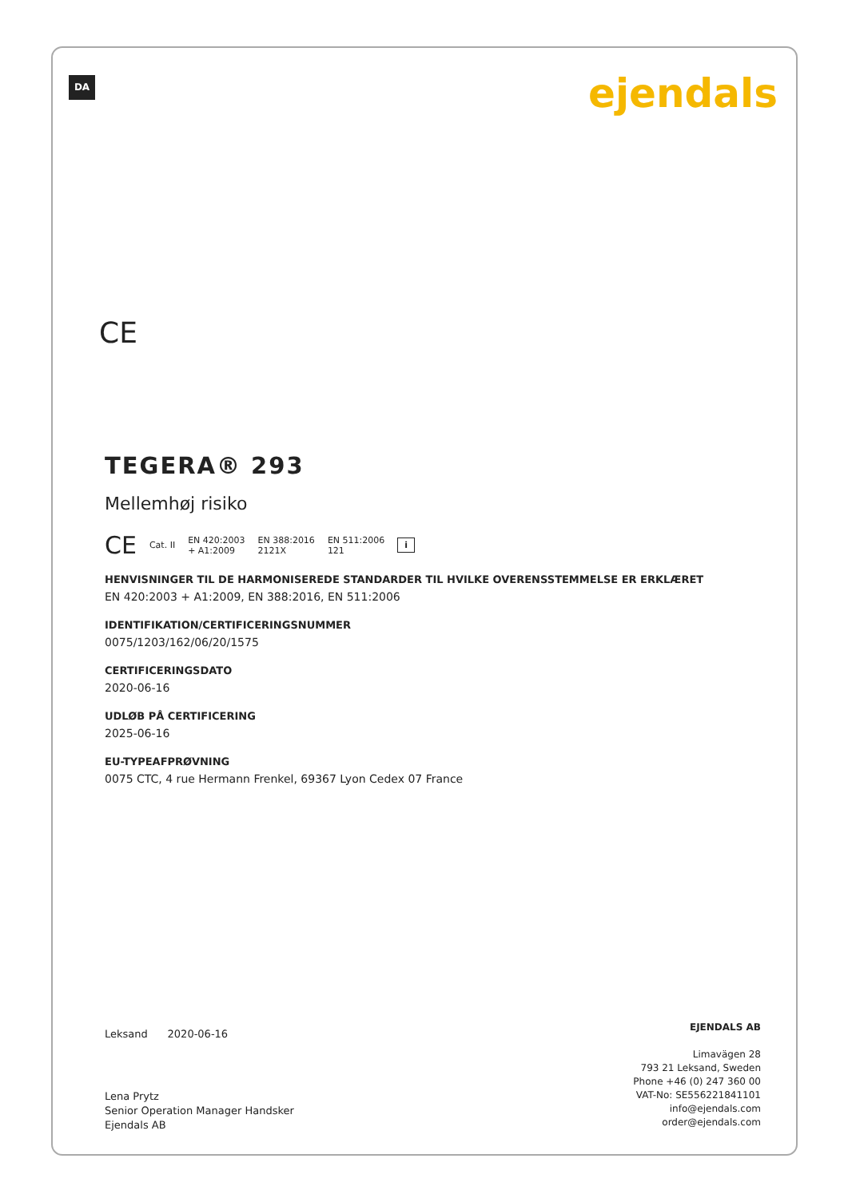DA ejendals
CE
TEGERA® 293
Mellemhøj risiko
CE Cat. II EN 420:2003
+ A1:2009 EN 388:2016
2121X EN 511:2006
121 i
HENVISNINGER TIL DE HARMONISEREDE STANDARDER TIL HVILKE OVERENSSTEMMELSE ER ERKLÆRET
EN 420:2003 + A1:2009, EN 388:2016, EN 511:2006
IDENTIFIKATION/CERTIFICERINGSNUMMER
0075/1203/162/06/20/1575
CERTIFICERINGSDATO
2020-06-16
UDLØB PÅ CERTIFICERING
2025-06-16
EU-TYPEAFPRØVNING
0075 CTC, 4 rue Hermann Frenkel, 69367 Lyon Cedex 07 France
Leksand 2020-06-16
Lena Prytz
Senior Operation Manager Handsker
Ejendals AB
EJENDALS AB
Limavägen 28
793 21 Leksand, Sweden
Phone +46 (0) 247 360 00
VAT-No: SE556221841101
info@ejendals.com
order@ejendals.com